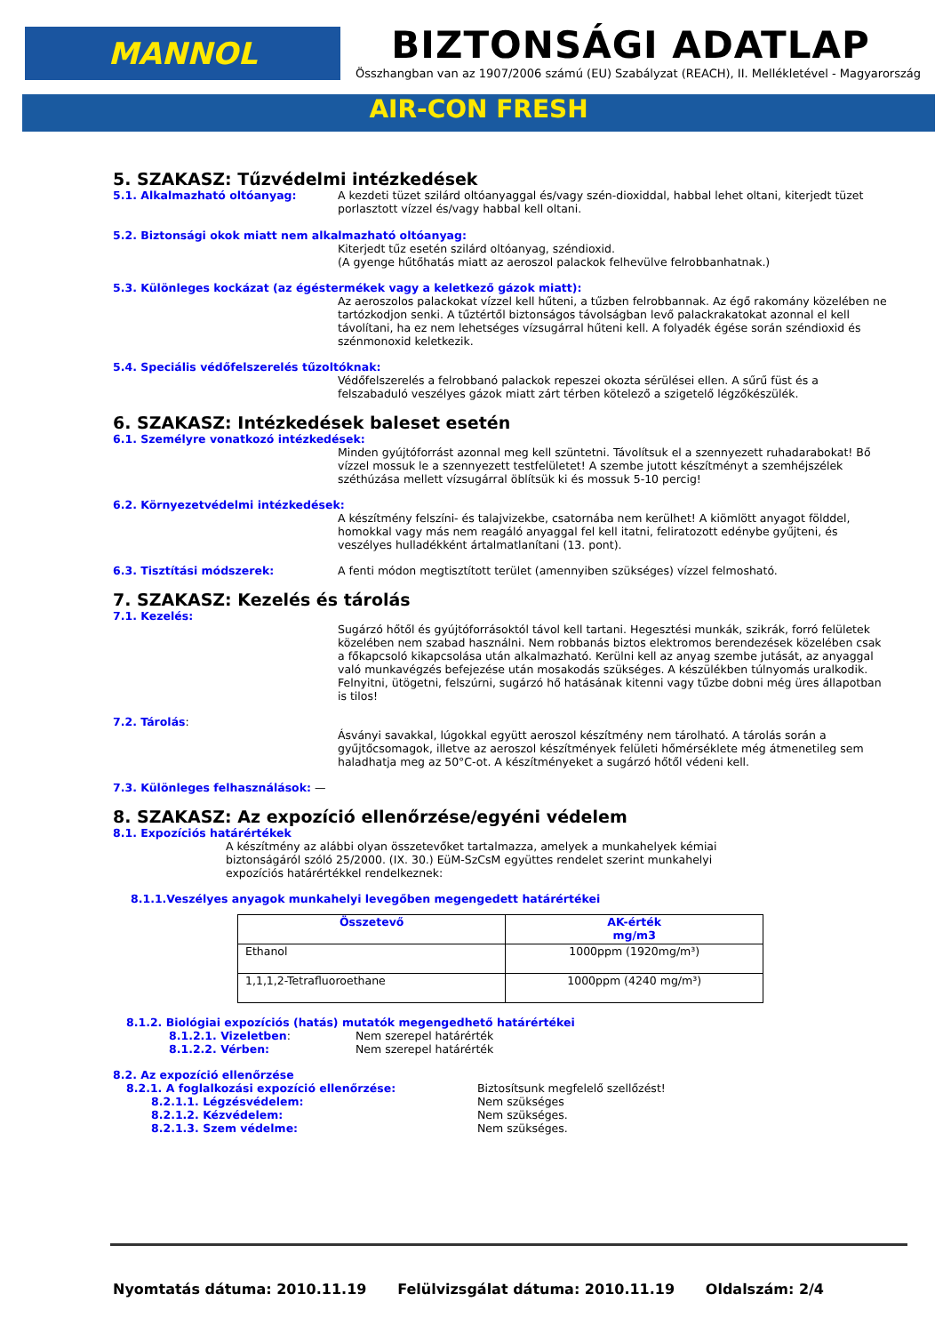MANNOL
BIZTONSÁGI ADATLAP
Összhangban van az 1907/2006 számú (EU) Szabályzat (REACH), II. Mellékletével - Magyarország
AIR-CON FRESH
5. SZAKASZ: Tűzvédelmi intézkedések
5.1. Alkalmazható oltóanyag: A kezdeti tüzet szilárd oltóanyaggal és/vagy szén-dioxiddal, habbal lehet oltani, kiterjedt tüzet porlasztott vízzel és/vagy habbal kell oltani.
5.2. Biztonsági okok miatt nem alkalmazható oltóanyag:
Kiterjedt tűz esetén szilárd oltóanyag, széndioxid.
(A gyenge hűtőhatás miatt az aeroszol palackok felhevülve felrobbanhatnak.)
5.3. Különleges kockázat (az égéstermékek vagy a keletkező gázok miatt):
Az aeroszolos palackokat vízzel kell hűteni, a tűzben felrobbannak. Az égő rakomány közelében ne tartózkodjon senki. A tűztértől biztonságos távolságban levő palackrakatokat azonnal el kell távolítani, ha ez nem lehetséges vízsugárral hűteni kell. A folyadék égése során széndioxid és szénmonoxid keletkezik.
5.4. Speciális védőfelszerelés tűzoltóknak:
Védőfelszerelés a felrobbanó palackok repeszei okozta sérülései ellen. A sűrű füst és a felszabaduló veszélyes gázok miatt zárt térben kötelező a szigetelő légzőkészülék.
6. SZAKASZ: Intézkedések baleset esetén
6.1. Személyre vonatkozó intézkedések:
Minden gyújtóforrást azonnal meg kell szüntetni. Távolítsuk el a szennyezett ruhadarabokat! Bő vízzel mossuk le a szennyezett testfelületet! A szembe jutott készítményt a szemhéjszélek széthúzása mellett vízsugárral öblítsük ki és mossuk 5-10 percig!
6.2. Környezetvédelmi intézkedések:
A készítmény felszíni- és talajvizekbe, csatornába nem kerülhet! A kiömlött anyagot földdel, homokkal vagy más nem reagáló anyaggal fel kell itatni, feliratozott edénybe gyűjteni, és veszélyes hulladékként ártalmatlanítani (13. pont).
6.3. Tisztítási módszerek: A fenti módon megtisztított terület (amennyiben szükséges) vízzel felmosható.
7. SZAKASZ: Kezelés és tárolás
7.1. Kezelés:
Sugárzó hőtől és gyújtóforrásoktól távol kell tartani. Hegesztési munkák, szikrák, forró felületek közelében nem szabad használni. Nem robbanás biztos elektromos berendezések közelében csak a főkapcsoló kikapcsolása után alkalmazható. Kerülni kell az anyag szembe jutását, az anyaggal való munkavégzés befejezése után mosakodás szükséges. A készülékben túlnyomás uralkodik. Felnyitni, ütögetni, felszúrni, sugárzó hő hatásának kitenni vagy tűzbe dobni még üres állapotban is tilos!
7.2. Tárolás:
Ásványi savakkal, lúgokkal együtt aeroszol készítmény nem tárolható. A tárolás során a gyűjtőcsomagok, illetve az aeroszol készítmények felületi hőmérséklete még átmenetileg sem haladhatja meg az 50°C-ot. A készítményeket a sugárzó hőtől védeni kell.
7.3. Különleges felhasználások: —
8. SZAKASZ: Az expozíció ellenőrzése/egyéni védelem
8.1. Expozíciós határértékek
A készítmény az alábbi olyan összetevőket tartalmazza, amelyek a munkahelyek kémiai biztonságáról szóló 25/2000. (IX. 30.) EüM-SzCsM együttes rendelet szerint munkahelyi expozíciós határértékkel rendelkeznek:
8.1.1.Veszélyes anyagok munkahelyi levegőben megengedett határértékei
| Összetevő | AK-érték mg/m3 |
| --- | --- |
| Ethanol | 1000ppm (1920mg/m³) |
| 1,1,1,2-Tetrafluoroethane | 1000ppm (4240 mg/m³) |
8.1.2. Biológiai expozíciós (hatás) mutatók megengedhető határértékei
8.1.2.1. Vizeletben: Nem szerepel határérték
8.1.2.2. Vérben: Nem szerepel határérték
8.2. Az expozíció ellenőrzése
8.2.1. A foglalkozási expozíció ellenőrzése: Biztosítsunk megfelelő szellőzést!
8.2.1.1. Légzésvédelem: Nem szükséges
8.2.1.2. Kézvédelem: Nem szükséges.
8.2.1.3. Szem védelme: Nem szükséges.
Nyomtatás dátuma: 2010.11.19 Felülvizsgálat dátuma: 2010.11.19 Oldalszám: 2/4